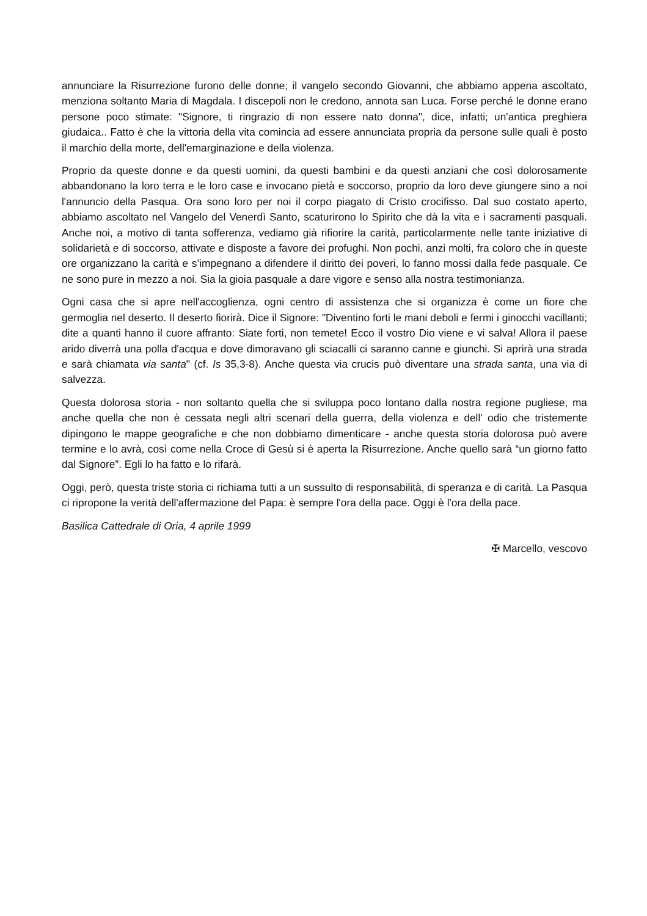annunciare la Risurrezione furono delle donne; il vangelo secondo Giovanni, che abbiamo appena ascoltato, menziona soltanto Maria di Magdala. I discepoli non le credono, annota san Luca. Forse perché le donne erano persone poco stimate: "Signore, ti ringrazio di non essere nato donna", dice, infatti; un'antica preghiera giudaica.. Fatto è che la vittoria della vita comincia ad essere annunciata propria da persone sulle quali è posto il marchio della morte, dell'emarginazione e della violenza.
Proprio da queste donne e da questi uomini, da questi bambini e da questi anziani che così dolorosamente abbandonano la loro terra e le loro case e invocano pietà e soccorso, proprio da loro deve giungere sino a noi l'annuncio della Pasqua. Ora sono loro per noi il corpo piagato di Cristo crocifisso. Dal suo costato aperto, abbiamo ascoltato nel Vangelo del Venerdì Santo, scaturirono lo Spirito che dà la vita e i sacramenti pasquali. Anche noi, a motivo di tanta sofferenza, vediamo già rifiorire la carità, particolarmente nelle tante iniziative di solidarietà e di soccorso, attivate e disposte a favore dei profughi. Non pochi, anzi molti, fra coloro che in queste ore organizzano la carità e s’impegnano a difendere il diritto dei poveri, lo fanno mossi dalla fede pasquale. Ce ne sono pure in mezzo a noi. Sia la gioia pasquale a dare vigore e senso alla nostra testimonianza.
Ogni casa che si apre nell'accoglienza, ogni centro di assistenza che si organizza è come un fiore che germoglia nel deserto. Il deserto fiorirà. Dice il Signore: "Diventino forti le mani deboli e fermi i ginocchi vacillanti; dite a quanti hanno il cuore affranto: Siate forti, non temete! Ecco il vostro Dio viene e vi salva! Allora il paese arido diverrà una polla d'acqua e dove dimoravano gli sciacalli ci saranno canne e giunchi. Si aprirà una strada e sarà chiamata via santa" (cf. Is 35,3-8). Anche questa via crucis può diventare una strada santa, una via di salvezza.
Questa dolorosa storia - non soltanto quella che si sviluppa poco lontano dalla nostra regione pugliese, ma anche quella che non è cessata negli altri scenari della guerra, della violenza e dell' odio che tristemente dipingono le mappe geografiche e che non dobbiamo dimenticare - anche questa storia dolorosa può avere termine e lo avrà, così come nella Croce di Gesù si è aperta la Risurrezione. Anche quello sarà “un giorno fatto dal Signore”. Egli lo ha fatto e lo rifarà.
Oggi, però, questa triste storia ci richiama tutti a un sussulto di responsabilità, di speranza e di carità. La Pasqua ci ripropone la verità dell'affermazione del Papa: è sempre l'ora della pace. Oggi è l'ora della pace.
Basilica Cattedrale di Oria, 4 aprile 1999
✠ Marcello, vescovo